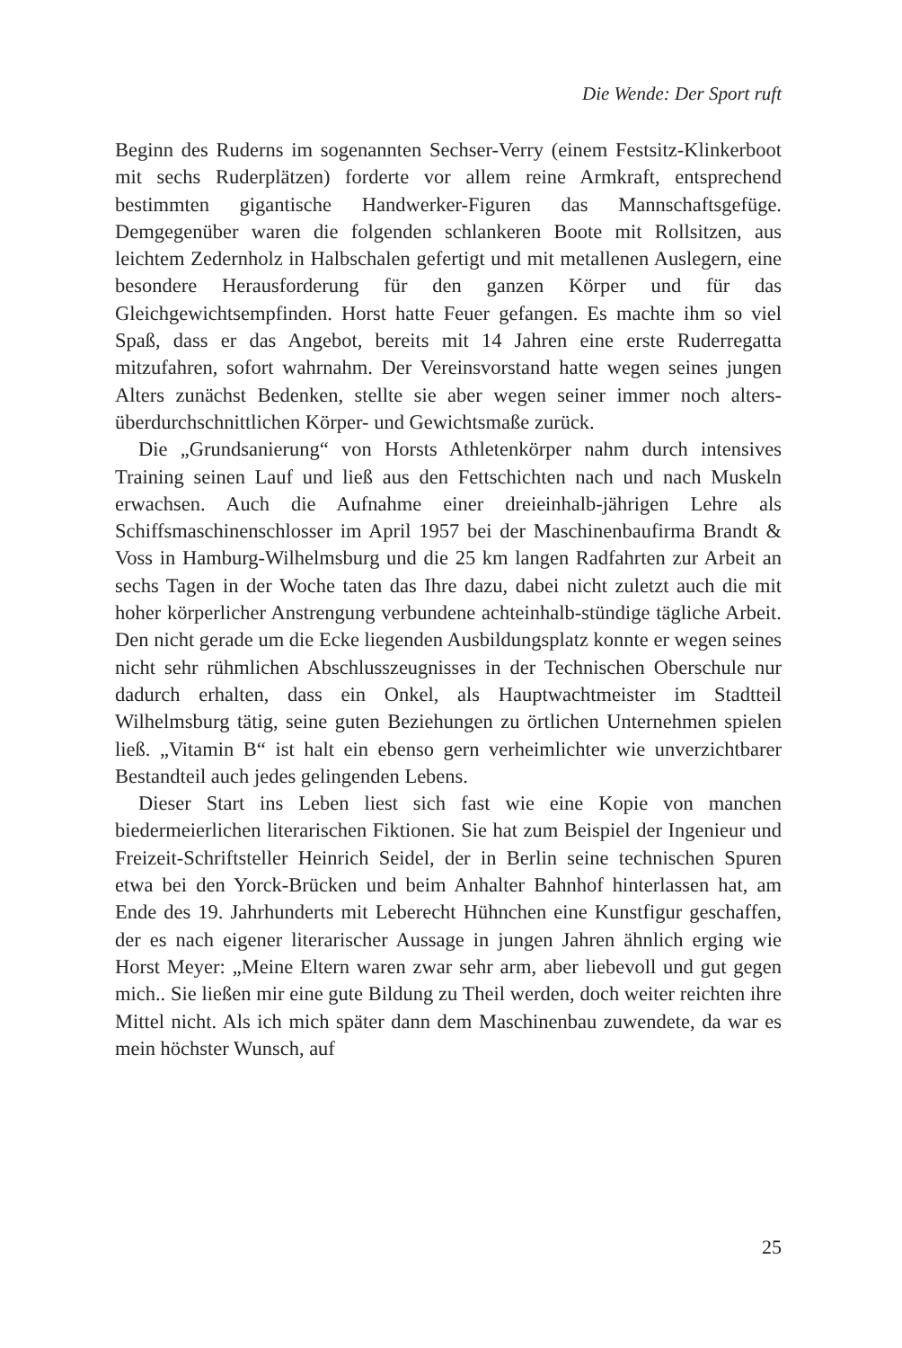Die Wende: Der Sport ruft
Beginn des Ruderns im sogenannten Sechser-Verry (einem Festsitz-Klinkerboot mit sechs Ruderplätzen) forderte vor allem reine Armkraft, entsprechend bestimmten gigantische Handwerker-Figuren das Mannschaftsgefüge. Demgegenüber waren die folgenden schlankeren Boote mit Rollsitzen, aus leichtem Zedernholz in Halbschalen gefertigt und mit metallenen Auslegern, eine besondere Herausforderung für den ganzen Körper und für das Gleichgewichtsempfinden. Horst hatte Feuer gefangen. Es machte ihm so viel Spaß, dass er das Angebot, bereits mit 14 Jahren eine erste Ruderregatta mitzufahren, sofort wahrnahm. Der Vereinsvorstand hatte wegen seines jungen Alters zunächst Bedenken, stellte sie aber wegen seiner immer noch alters-überdurchschnittlichen Körper- und Gewichtsmaße zurück.
Die „Grundsanierung“ von Horsts Athletenkörper nahm durch intensives Training seinen Lauf und ließ aus den Fettschichten nach und nach Muskeln erwachsen. Auch die Aufnahme einer dreieinhalb-jährigen Lehre als Schiffsmaschinenschlosser im April 1957 bei der Maschinenbaufirma Brandt & Voss in Hamburg-Wilhelmsburg und die 25 km langen Radfahrten zur Arbeit an sechs Tagen in der Woche taten das Ihre dazu, dabei nicht zuletzt auch die mit hoher körperlicher Anstrengung verbundene achteinhalb-stündige tägliche Arbeit. Den nicht gerade um die Ecke liegenden Ausbildungsplatz konnte er wegen seines nicht sehr rühmlichen Abschlusszeugnisses in der Technischen Oberschule nur dadurch erhalten, dass ein Onkel, als Hauptwachtmeister im Stadtteil Wilhelmsburg tätig, seine guten Beziehungen zu örtlichen Unternehmen spielen ließ. „Vitamin B“ ist halt ein ebenso gern verheimlichter wie unverzichtbarer Bestandteil auch jedes gelingenden Lebens.
Dieser Start ins Leben liest sich fast wie eine Kopie von manchen biedermeierlichen literarischen Fiktionen. Sie hat zum Beispiel der Ingenieur und Freizeit-Schriftsteller Heinrich Seidel, der in Berlin seine technischen Spuren etwa bei den Yorck-Brücken und beim Anhalter Bahnhof hinterlassen hat, am Ende des 19. Jahrhunderts mit Leberecht Hühnchen eine Kunstfigur geschaffen, der es nach eigener literarischer Aussage in jungen Jahren ähnlich erging wie Horst Meyer: „Meine Eltern waren zwar sehr arm, aber liebevoll und gut gegen mich.. Sie ließen mir eine gute Bildung zu Theil werden, doch weiter reichten ihre Mittel nicht. Als ich mich später dann dem Maschinenbau zuwendete, da war es mein höchster Wunsch, auf
25